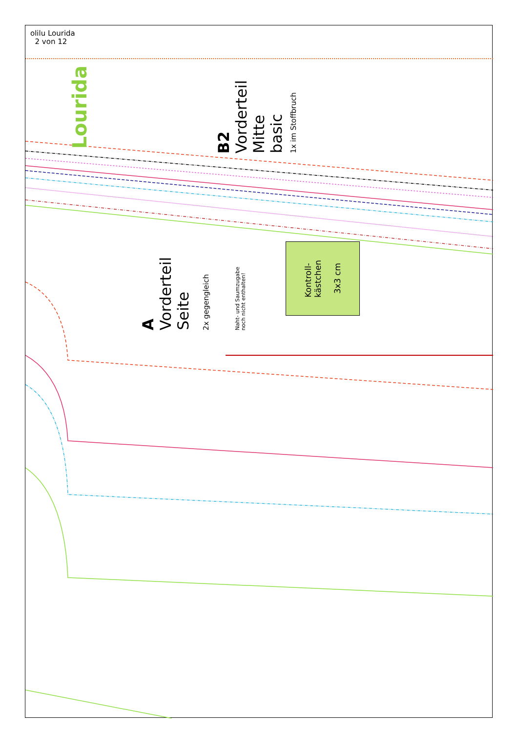olilu Lourida
2 von 12
B2
Vorderteil
Mitte
basic
1x im Stoffbruch
Lourida
A
Vorderteil
Seite
2x gegengleich
Naht- und Saumzugabe
noch nicht enthalten!
Kontroll-
kästchen
3x3 cm